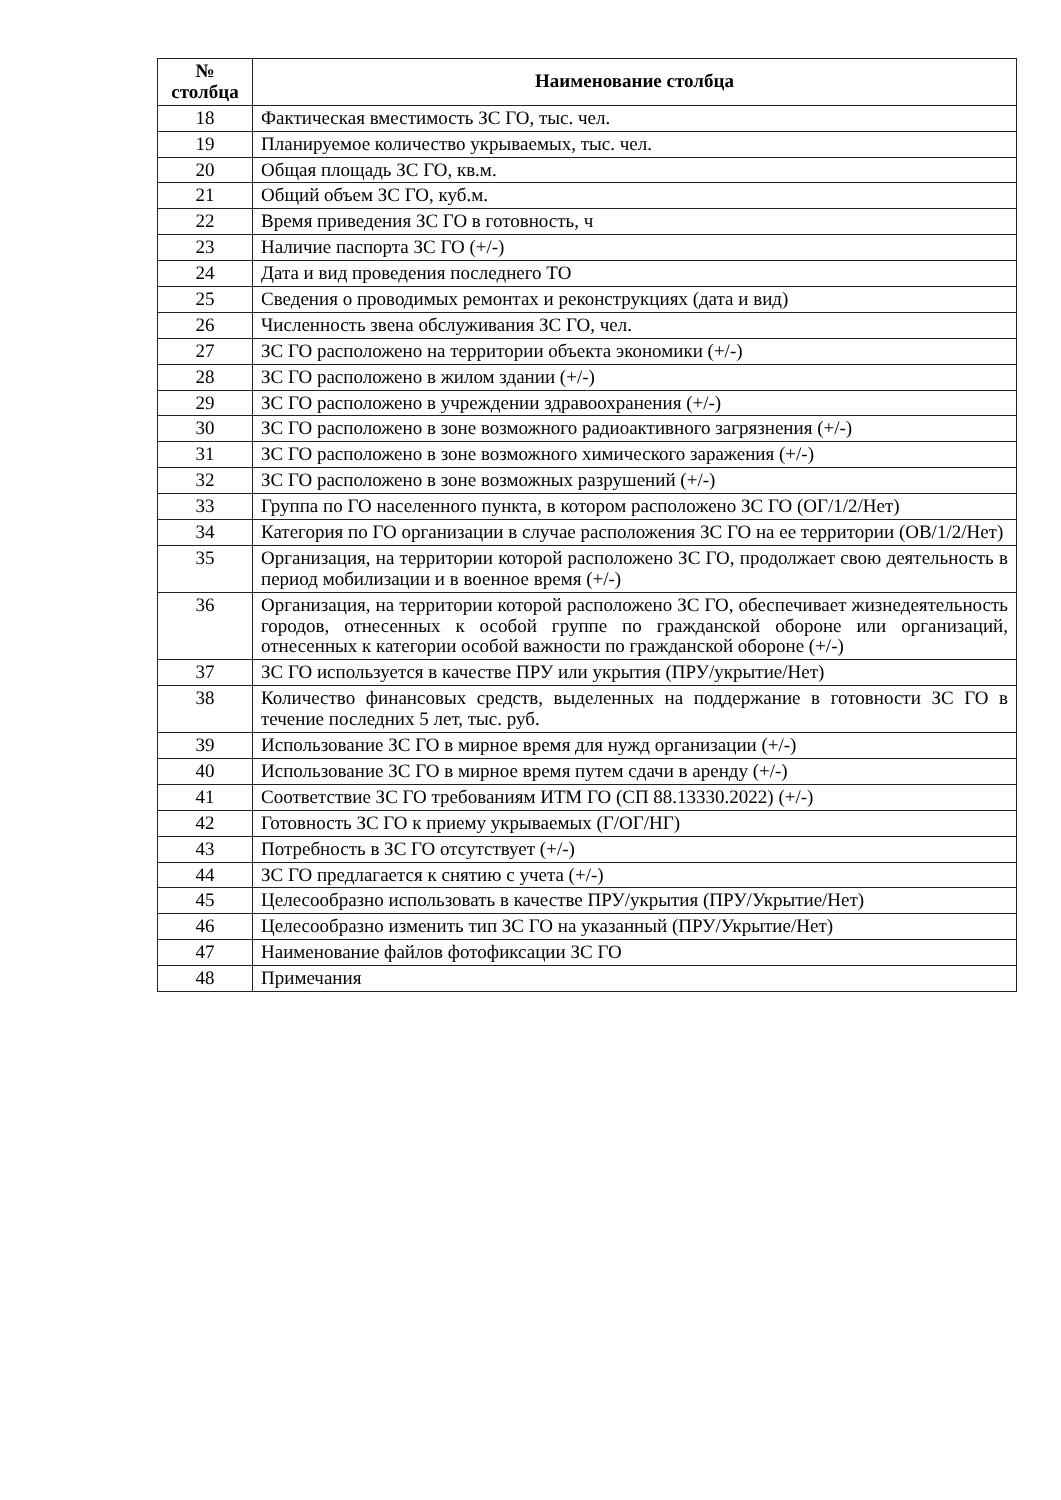| № столбца | Наименование столбца |
| --- | --- |
| 18 | Фактическая вместимость ЗС ГО, тыс. чел. |
| 19 | Планируемое количество укрываемых, тыс. чел. |
| 20 | Общая площадь ЗС ГО, кв.м. |
| 21 | Общий объем ЗС ГО, куб.м. |
| 22 | Время приведения ЗС ГО в готовность, ч |
| 23 | Наличие паспорта ЗС ГО (+/-) |
| 24 | Дата и вид проведения последнего ТО |
| 25 | Сведения о проводимых ремонтах и реконструкциях (дата и вид) |
| 26 | Численность звена обслуживания ЗС ГО, чел. |
| 27 | ЗС ГО расположено на территории объекта экономики (+/-) |
| 28 | ЗС ГО расположено в жилом здании (+/-) |
| 29 | ЗС ГО расположено в учреждении здравоохранения (+/-) |
| 30 | ЗС ГО расположено в зоне возможного радиоактивного загрязнения (+/-) |
| 31 | ЗС ГО расположено в зоне возможного химического заражения (+/-) |
| 32 | ЗС ГО расположено в зоне возможных разрушений (+/-) |
| 33 | Группа по ГО населенного пункта, в котором расположено ЗС ГО (ОГ/1/2/Нет) |
| 34 | Категория по ГО организации в случае расположения ЗС ГО на ее территории (ОВ/1/2/Нет) |
| 35 | Организация, на территории которой расположено ЗС ГО, продолжает свою деятельность в период мобилизации и в военное время (+/-) |
| 36 | Организация, на территории которой расположено ЗС ГО, обеспечивает жизнедеятельность городов, отнесенных к особой группе по гражданской обороне или организаций, отнесенных к категории особой важности по гражданской обороне (+/-) |
| 37 | ЗС ГО используется в качестве ПРУ или укрытия (ПРУ/укрытие/Нет) |
| 38 | Количество финансовых средств, выделенных на поддержание в готовности ЗС ГО в течение последних 5 лет, тыс. руб. |
| 39 | Использование ЗС ГО в мирное время для нужд организации (+/-) |
| 40 | Использование ЗС ГО в мирное время путем сдачи в аренду (+/-) |
| 41 | Соответствие ЗС ГО требованиям ИТМ ГО (СП 88.13330.2022) (+/-) |
| 42 | Готовность ЗС ГО к приему укрываемых (Г/ОГ/НГ) |
| 43 | Потребность в ЗС ГО отсутствует (+/-) |
| 44 | ЗС ГО предлагается к снятию с учета (+/-) |
| 45 | Целесообразно использовать в качестве ПРУ/укрытия (ПРУ/Укрытие/Нет) |
| 46 | Целесообразно изменить тип ЗС ГО на указанный (ПРУ/Укрытие/Нет) |
| 47 | Наименование файлов фотофиксации ЗС ГО |
| 48 | Примечания |